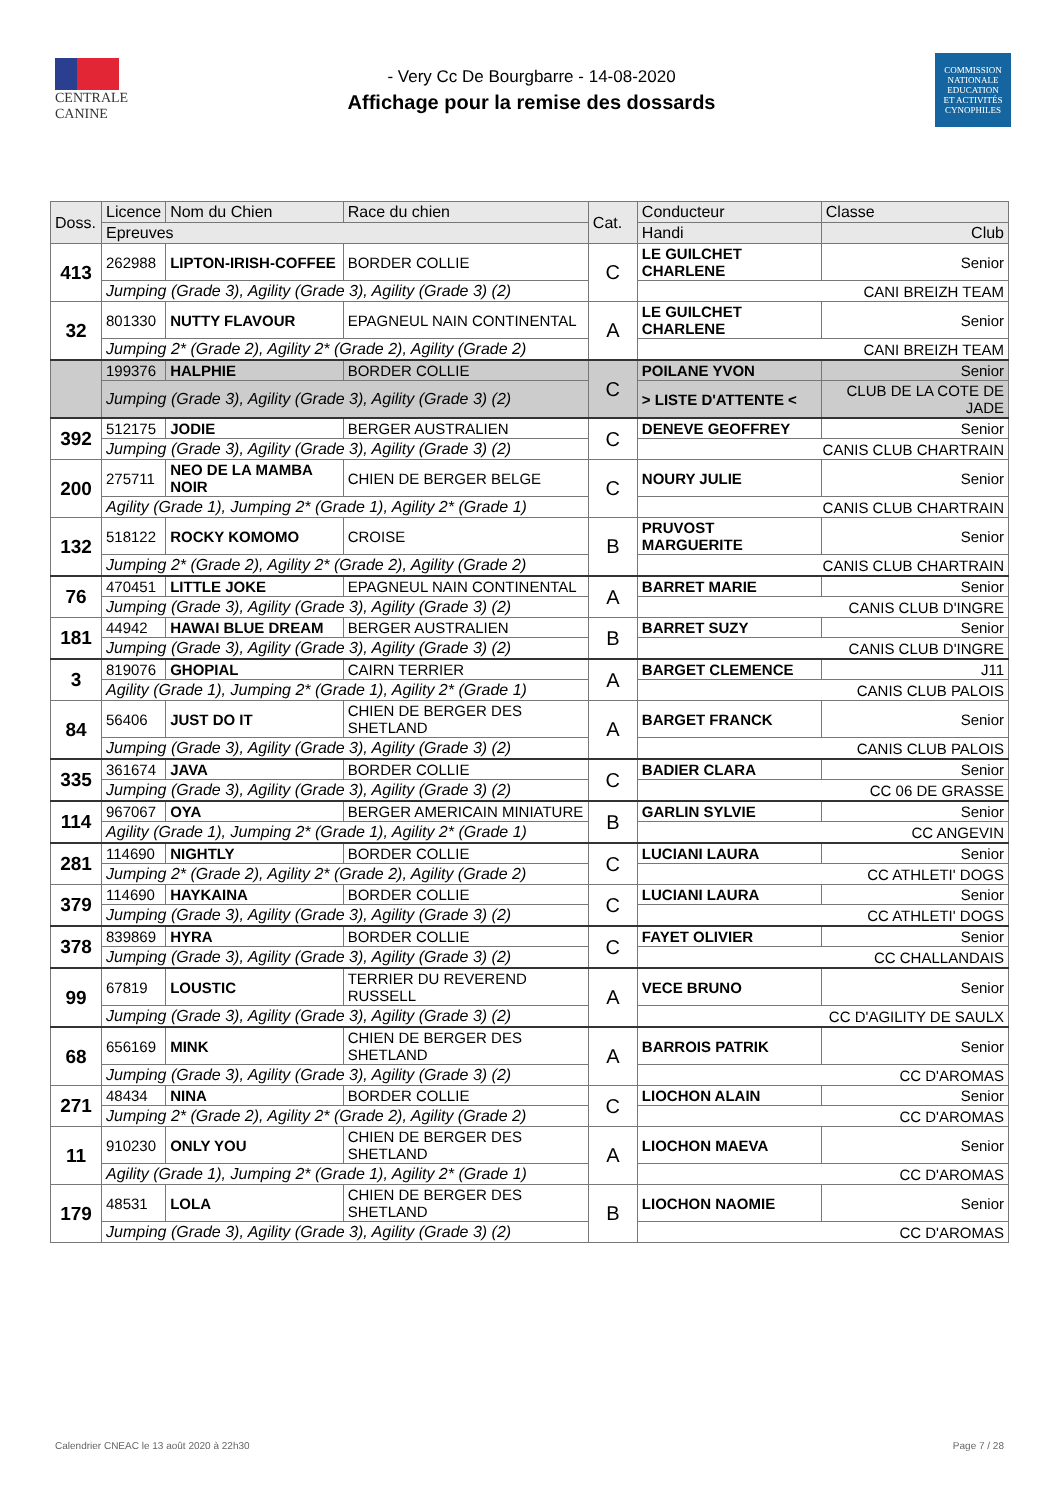CENTRALE
CANINE
- Very Cc De Bourgbarre - 14-08-2020
Affichage pour la remise des dossards
COMMISSION
NATIONALE
EDUCATION
ET ACTIVITÉS
CYNOPHILES
| Doss. | Licence | Nom du Chien | Race du chien | Cat. | Conducteur | Classe |
| --- | --- | --- | --- | --- | --- | --- |
| | Epreuves | | | | Handi | Club |
| 413 | 262988 | LIPTON-IRISH-COFFEE | BORDER COLLIE | C | LE GUILCHET CHARLENE | Senior |
| | Jumping (Grade 3), Agility (Grade 3), Agility (Grade 3) (2) | | | | CANI BREIZH TEAM | |
| 32 | 801330 | NUTTY FLAVOUR | EPAGNEUL NAIN CONTINENTAL | A | LE GUILCHET CHARLENE | Senior |
| | Jumping 2* (Grade 2), Agility 2* (Grade 2), Agility (Grade 2) | | | | CANI BREIZH TEAM | |
| | 199376 | HALPHIE | BORDER COLLIE | C | POILANE YVON | Senior |
| | Jumping (Grade 3), Agility (Grade 3), Agility (Grade 3) (2) | | | | > LISTE D'ATTENTE < | CLUB DE LA COTE DE JADE |
| 392 | 512175 | JODIE | BERGER AUSTRALIEN | C | DENEVE GEOFFREY | Senior |
| | Jumping (Grade 3), Agility (Grade 3), Agility (Grade 3) (2) | | | | CANIS CLUB CHARTRAIN | |
| 200 | 275711 | NEO DE LA MAMBA NOIR | CHIEN DE BERGER BELGE | C | NOURY JULIE | Senior |
| | Agility (Grade 1), Jumping 2* (Grade 1), Agility 2* (Grade 1) | | | | CANIS CLUB CHARTRAIN | |
| 132 | 518122 | ROCKY KOMOMO | CROISE | B | PRUVOST MARGUERITE | Senior |
| | Jumping 2* (Grade 2), Agility 2* (Grade 2), Agility (Grade 2) | | | | CANIS CLUB CHARTRAIN | |
| 76 | 470451 | LITTLE JOKE | EPAGNEUL NAIN CONTINENTAL | A | BARRET MARIE | Senior |
| | Jumping (Grade 3), Agility (Grade 3), Agility (Grade 3) (2) | | | | CANIS CLUB D'INGRE | |
| 181 | 44942 | HAWAI BLUE DREAM | BERGER AUSTRALIEN | B | BARRET SUZY | Senior |
| | Jumping (Grade 3), Agility (Grade 3), Agility (Grade 3) (2) | | | | CANIS CLUB D'INGRE | |
| 3 | 819076 | GHOPIAL | CAIRN TERRIER | A | BARGET CLEMENCE | J11 |
| | Agility (Grade 1), Jumping 2* (Grade 1), Agility 2* (Grade 1) | | | | CANIS CLUB PALOIS | |
| 84 | 56406 | JUST DO IT | CHIEN DE BERGER DES SHETLAND | A | BARGET FRANCK | Senior |
| | Jumping (Grade 3), Agility (Grade 3), Agility (Grade 3) (2) | | | | CANIS CLUB PALOIS | |
| 335 | 361674 | JAVA | BORDER COLLIE | C | BADIER CLARA | Senior |
| | Jumping (Grade 3), Agility (Grade 3), Agility (Grade 3) (2) | | | | CC 06 DE GRASSE | |
| 114 | 967067 | OYA | BERGER AMERICAIN MINIATURE | B | GARLIN SYLVIE | Senior |
| | Agility (Grade 1), Jumping 2* (Grade 1), Agility 2* (Grade 1) | | | | CC ANGEVIN | |
| 281 | 114690 | NIGHTLY | BORDER COLLIE | C | LUCIANI LAURA | Senior |
| | Jumping 2* (Grade 2), Agility 2* (Grade 2), Agility (Grade 2) | | | | CC ATHLETI' DOGS | |
| 379 | 114690 | HAYKAINA | BORDER COLLIE | C | LUCIANI LAURA | Senior |
| | Jumping (Grade 3), Agility (Grade 3), Agility (Grade 3) (2) | | | | CC ATHLETI' DOGS | |
| 378 | 839869 | HYRA | BORDER COLLIE | C | FAYET OLIVIER | Senior |
| | Jumping (Grade 3), Agility (Grade 3), Agility (Grade 3) (2) | | | | CC CHALLANDAIS | |
| 99 | 67819 | LOUSTIC | TERRIER DU REVEREND RUSSELL | A | VECE BRUNO | Senior |
| | Jumping (Grade 3), Agility (Grade 3), Agility (Grade 3) (2) | | | | CC D'AGILITY DE SAULX | |
| 68 | 656169 | MINK | CHIEN DE BERGER DES SHETLAND | A | BARROIS PATRIK | Senior |
| | Jumping (Grade 3), Agility (Grade 3), Agility (Grade 3) (2) | | | | CC D'AROMAS | |
| 271 | 48434 | NINA | BORDER COLLIE | C | LIOCHON ALAIN | Senior |
| | Jumping 2* (Grade 2), Agility 2* (Grade 2), Agility (Grade 2) | | | | CC D'AROMAS | |
| 11 | 910230 | ONLY YOU | CHIEN DE BERGER DES SHETLAND | A | LIOCHON MAEVA | Senior |
| | Agility (Grade 1), Jumping 2* (Grade 1), Agility 2* (Grade 1) | | | | CC D'AROMAS | |
| 179 | 48531 | LOLA | CHIEN DE BERGER DES SHETLAND | B | LIOCHON NAOMIE | Senior |
| | Jumping (Grade 3), Agility (Grade 3), Agility (Grade 3) (2) | | | | CC D'AROMAS | |
Calendrier CNEAC le 13 août 2020 à 22h30 Page 7 / 28